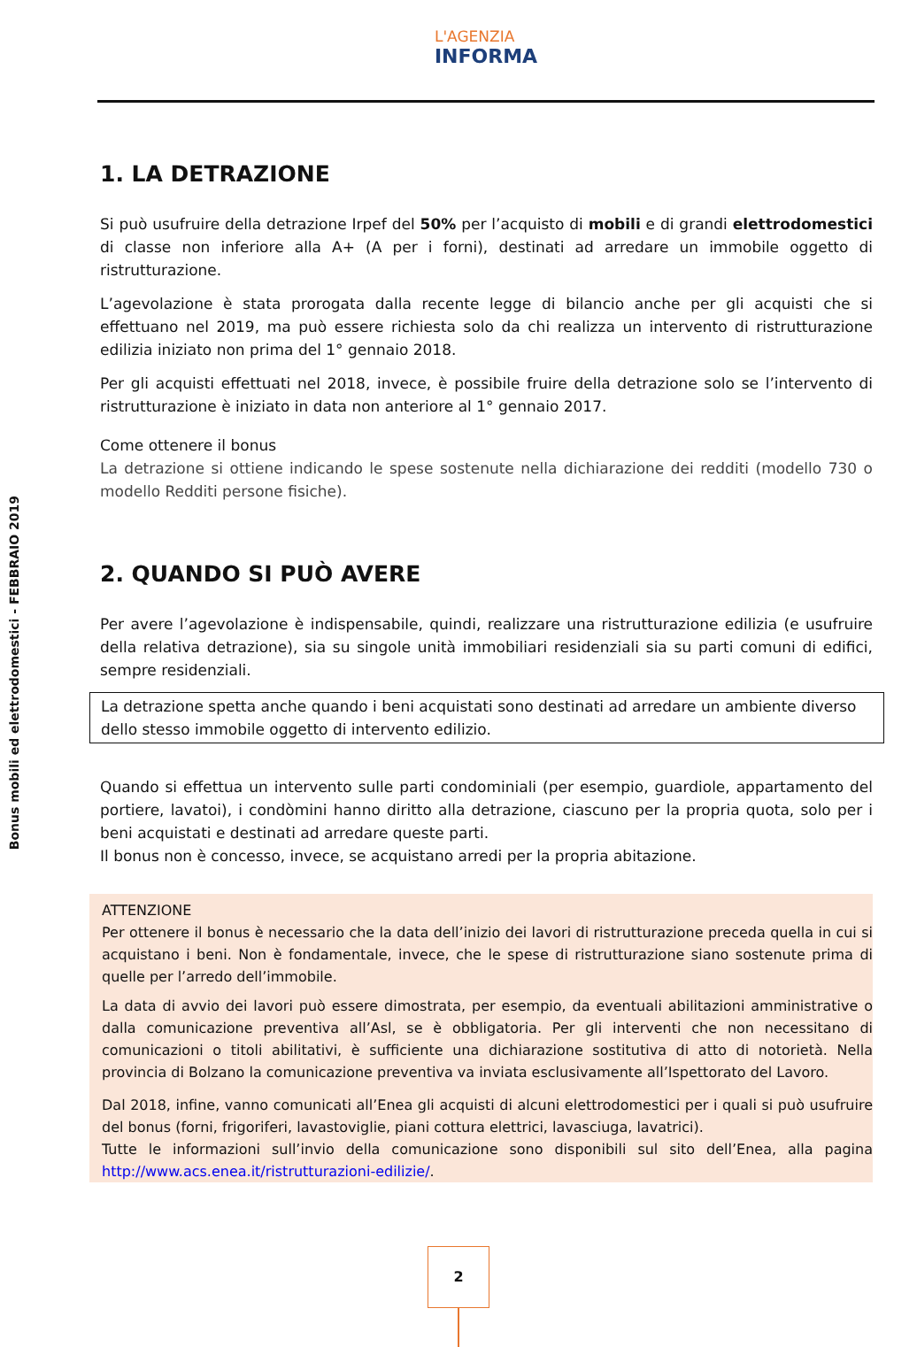L'AGENZIA
INFORMA
Bonus mobili ed elettrodomestici - FEBBRAIO 2019
1. LA DETRAZIONE
Si può usufruire della detrazione Irpef del 50% per l’acquisto di mobili e di grandi elettrodomestici di classe non inferiore alla A+ (A per i forni), destinati ad arredare un immobile oggetto di ristrutturazione.
L’agevolazione è stata prorogata dalla recente legge di bilancio anche per gli acquisti che si effettuano nel 2019, ma può essere richiesta solo da chi realizza un intervento di ristrutturazione edilizia iniziato non prima del 1° gennaio 2018.
Per gli acquisti effettuati nel 2018, invece, è possibile fruire della detrazione solo se l’intervento di ristrutturazione è iniziato in data non anteriore al 1° gennaio 2017.
Come ottenere il bonus
La detrazione si ottiene indicando le spese sostenute nella dichiarazione dei redditi (modello 730 o modello Redditi persone fisiche).
2. QUANDO SI PUÒ AVERE
Per avere l’agevolazione è indispensabile, quindi, realizzare una ristrutturazione edilizia (e usufruire della relativa detrazione), sia su singole unità immobiliari residenziali sia su parti comuni di edifici, sempre residenziali.
La detrazione spetta anche quando i beni acquistati sono destinati ad arredare un ambiente diverso dello stesso immobile oggetto di intervento edilizio.
Quando si effettua un intervento sulle parti condominiali (per esempio, guardiole, appartamento del portiere, lavatoi), i condòmini hanno diritto alla detrazione, ciascuno per la propria quota, solo per i beni acquistati e destinati ad arredare queste parti.
Il bonus non è concesso, invece, se acquistano arredi per la propria abitazione.
ATTENZIONE
Per ottenere il bonus è necessario che la data dell’inizio dei lavori di ristrutturazione preceda quella in cui si acquistano i beni. Non è fondamentale, invece, che le spese di ristrutturazione siano sostenute prima di quelle per l’arredo dell’immobile.
La data di avvio dei lavori può essere dimostrata, per esempio, da eventuali abilitazioni amministrative o dalla comunicazione preventiva all’Asl, se è obbligatoria. Per gli interventi che non necessitano di comunicazioni o titoli abilitativi, è sufficiente una dichiarazione sostitutiva di atto di notorietà. Nella provincia di Bolzano la comunicazione preventiva va inviata esclusivamente all’Ispettorato del Lavoro.
Dal 2018, infine, vanno comunicati all’Enea gli acquisti di alcuni elettrodomestici per i quali si può usufruire del bonus (forni, frigoriferi, lavastoviglie, piani cottura elettrici, lavasciuga, lavatrici).
Tutte le informazioni sull’invio della comunicazione sono disponibili sul sito dell’Enea, alla pagina http://www.acs.enea.it/ristrutturazioni-edilizie/.
2